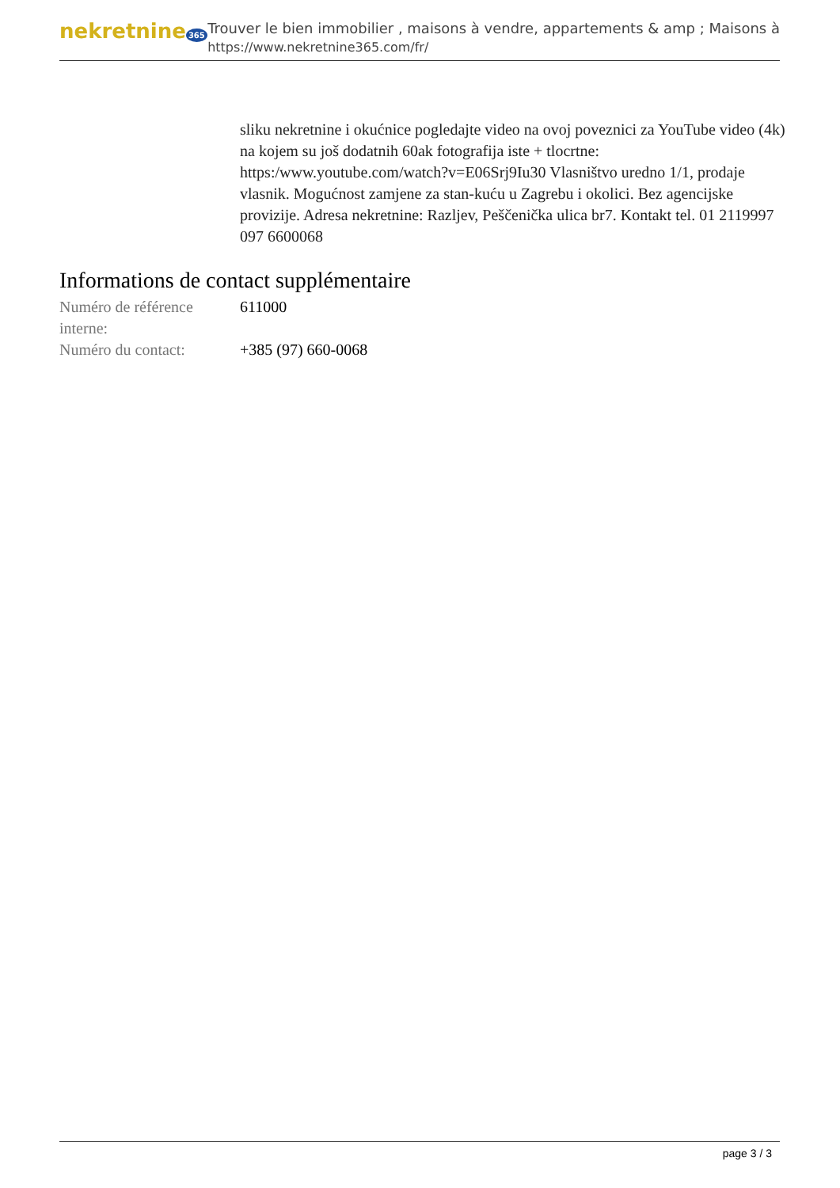nekretnine 365
Trouver le bien immobilier , maisons à vendre, appartements & amp ; Maisons à
https://www.nekretnine365.com/fr/
sliku nekretnine i okućnice pogledajte video na ovoj poveznici za YouTube video (4k) na kojem su još dodatnih 60ak fotografija iste + tlocrtne: https:/www.youtube.com/watch?v=E06Srj9Iu30 Vlasništvo uredno 1/1, prodaje vlasnik. Mogućnost zamjene za stan-kuću u Zagrebu i okolici. Bez agencijske provizije. Adresa nekretnine: Razljev, Peščenička ulica br7. Kontakt tel. 01 2119997 097 6600068
Informations de contact supplémentaire
| Numéro de référence interne: | 611000 |
| Numéro du contact: | +385 (97) 660-0068 |
page 3 / 3